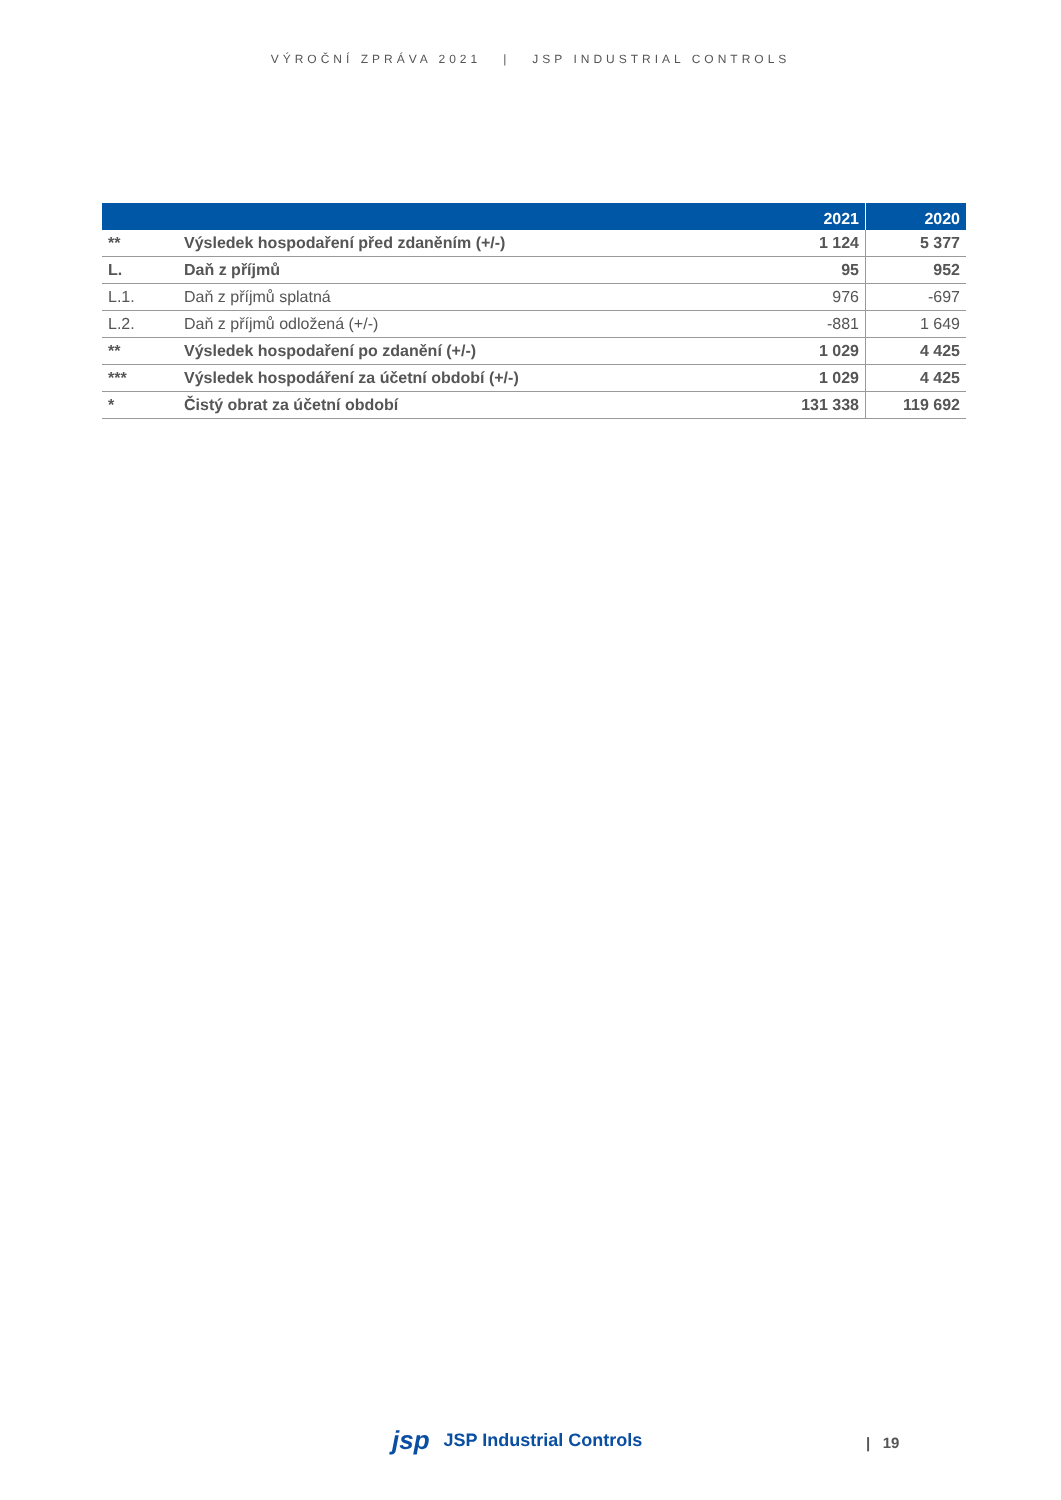VÝROČNÍ ZPRÁVA 2021 | JSP INDUSTRIAL CONTROLS
| | | 2021 | 2020 |
| --- | --- | --- | --- |
| ** | Výsledek hospodaření před zdaněním (+/-) | 1 124 | 5 377 |
| L. | Daň z příjmů | 95 | 952 |
| L.1. | Daň z příjmů splatná | 976 | -697 |
| L.2. | Daň z příjmů odložená (+/-) | -881 | 1 649 |
| ** | Výsledek hospodaření po zdanění (+/-) | 1 029 | 4 425 |
| *** | Výsledek hospodáření za účetní období (+/-) | 1 029 | 4 425 |
| * | Čistý obrat za účetní období | 131 338 | 119 692 |
jsp JSP Industrial Controls | 19